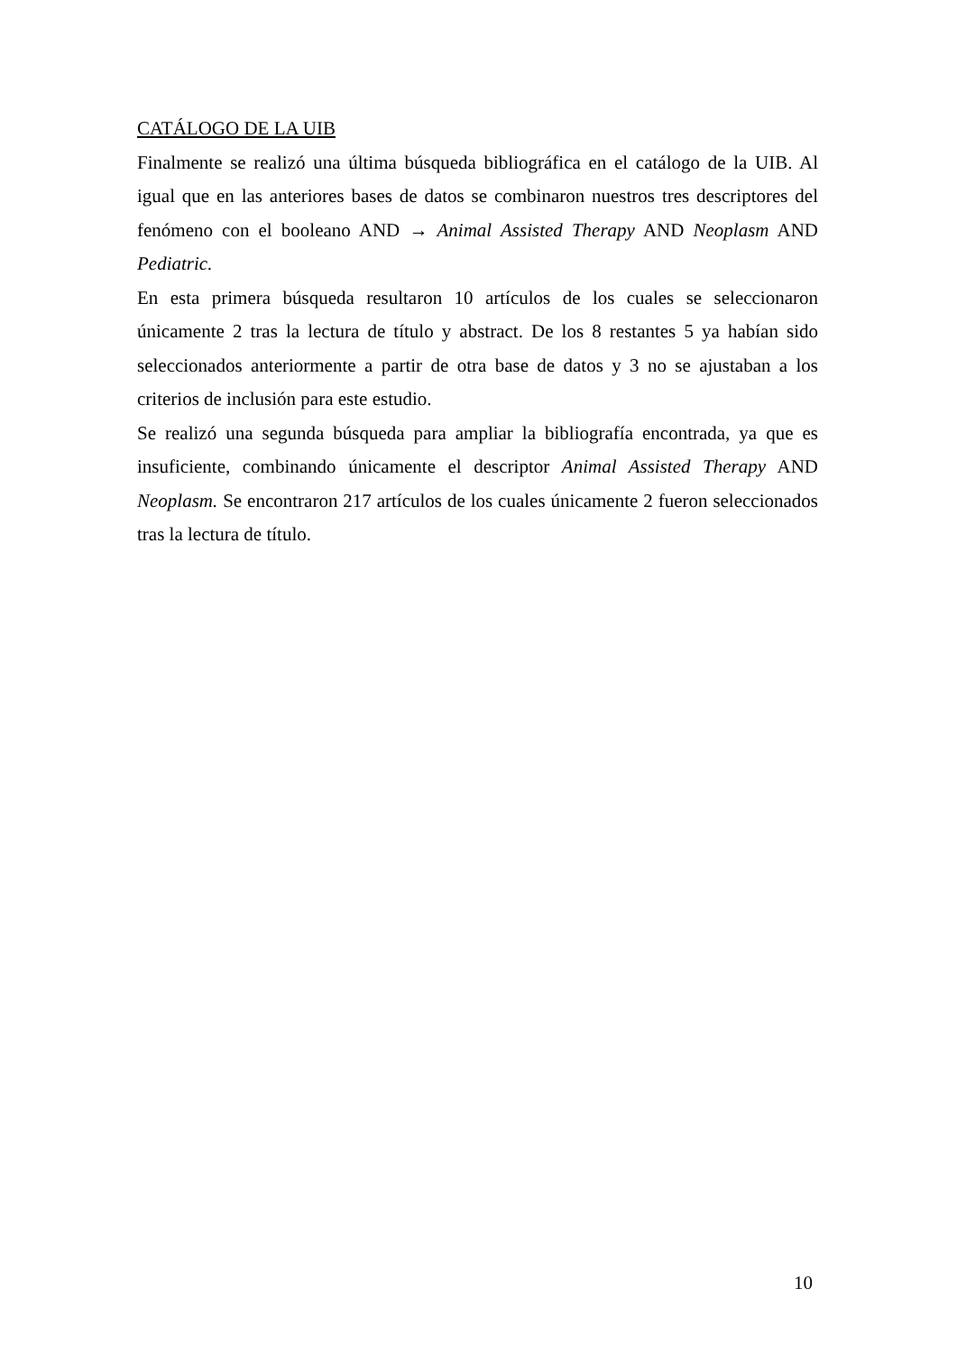CATÁLOGO DE LA UIB
Finalmente se realizó una última búsqueda bibliográfica en el catálogo de la UIB. Al igual que en las anteriores bases de datos se combinaron nuestros tres descriptores del fenómeno con el booleano AND → Animal Assisted Therapy AND Neoplasm AND Pediatric.
En esta primera búsqueda resultaron 10 artículos de los cuales se seleccionaron únicamente 2 tras la lectura de título y abstract. De los 8 restantes 5 ya habían sido seleccionados anteriormente a partir de otra base de datos y 3 no se ajustaban a los criterios de inclusión para este estudio.
Se realizó una segunda búsqueda para ampliar la bibliografía encontrada, ya que es insuficiente, combinando únicamente el descriptor Animal Assisted Therapy AND Neoplasm. Se encontraron 217 artículos de los cuales únicamente 2 fueron seleccionados tras la lectura de título.
10